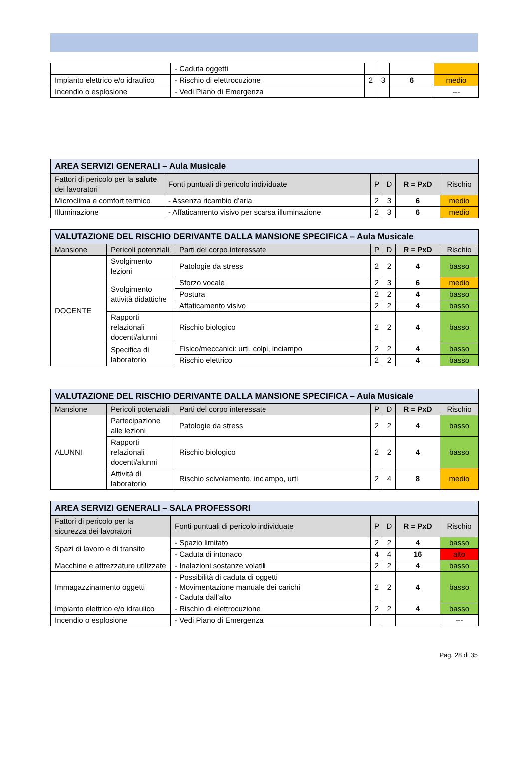| | - Caduta oggetti | | | | |
| Impianto elettrico e/o idraulico | - Rischio di elettrocuzione | 2 | 3 | 6 | medio |
| Incendio o esplosione | - Vedi Piano di Emergenza | | | | --- |
| AREA SERVIZI GENERALI – Aula Musicale | | | | | |
| Fattori di pericolo per la salute dei lavoratori | Fonti puntuali di pericolo individuate | P | D | R = PxD | Rischio |
| Microclima e comfort termico | - Assenza ricambio d’aria | 2 | 3 | 6 | medio |
| Illuminazione | - Affaticamento visivo per scarsa illuminazione | 2 | 3 | 6 | medio |
| VALUTAZIONE DEL RISCHIO DERIVANTE DALLA MANSIONE SPECIFICA – Aula Musicale | | | | | | |
| Mansione | Pericoli potenziali | Parti del corpo interessate | P | D | R = PxD | Rischio |
| DOCENTE | Svolgimento lezioni | Patologie da stress | 2 | 2 | 4 | basso |
| | Svolgimento attività didattiche | Sforzo vocale | 2 | 3 | 6 | medio |
| | | Postura | 2 | 2 | 4 | basso |
| | | Affaticamento visivo | 2 | 2 | 4 | basso |
| | Rapporti relazionali docenti/alunni | Rischio biologico | 2 | 2 | 4 | basso |
| | Specifica di laboratorio | Fisico/meccanici: urti, colpi, inciampo | 2 | 2 | 4 | basso |
| | | Rischio elettrico | 2 | 2 | 4 | basso |
| VALUTAZIONE DEL RISCHIO DERIVANTE DALLA MANSIONE SPECIFICA – Aula Musicale | | | | | | |
| Mansione | Pericoli potenziali | Parti del corpo interessate | P | D | R = PxD | Rischio |
| ALUNNI | Partecipazione alle lezioni | Patologie da stress | 2 | 2 | 4 | basso |
| | Rapporti relazionali docenti/alunni | Rischio biologico | 2 | 2 | 4 | basso |
| | Attività di laboratorio | Rischio scivolamento, inciampo, urti | 2 | 4 | 8 | medio |
| AREA SERVIZI GENERALI – SALA PROFESSORI | | | | | |
| Fattori di pericolo per la sicurezza dei lavoratori | Fonti puntuali di pericolo individuate | P | D | R = PxD | Rischio |
| Spazi di lavoro e di transito | - Spazio limitato | 2 | 2 | 4 | basso |
| | - Caduta di intonaco | 4 | 4 | 16 | alto |
| Macchine e attrezzature utilizzate | - Inalazioni sostanze volatili | 2 | 2 | 4 | basso |
| Immagazzinamento oggetti | - Possibilità di caduta di oggetti - Movimentazione manuale dei carichi - Caduta dall’alto | 2 | 2 | 4 | basso |
| Impianto elettrico e/o idraulico | - Rischio di elettrocuzione | 2 | 2 | 4 | basso |
| Incendio o esplosione | - Vedi Piano di Emergenza | | | | --- |
Pag. 28 di 35